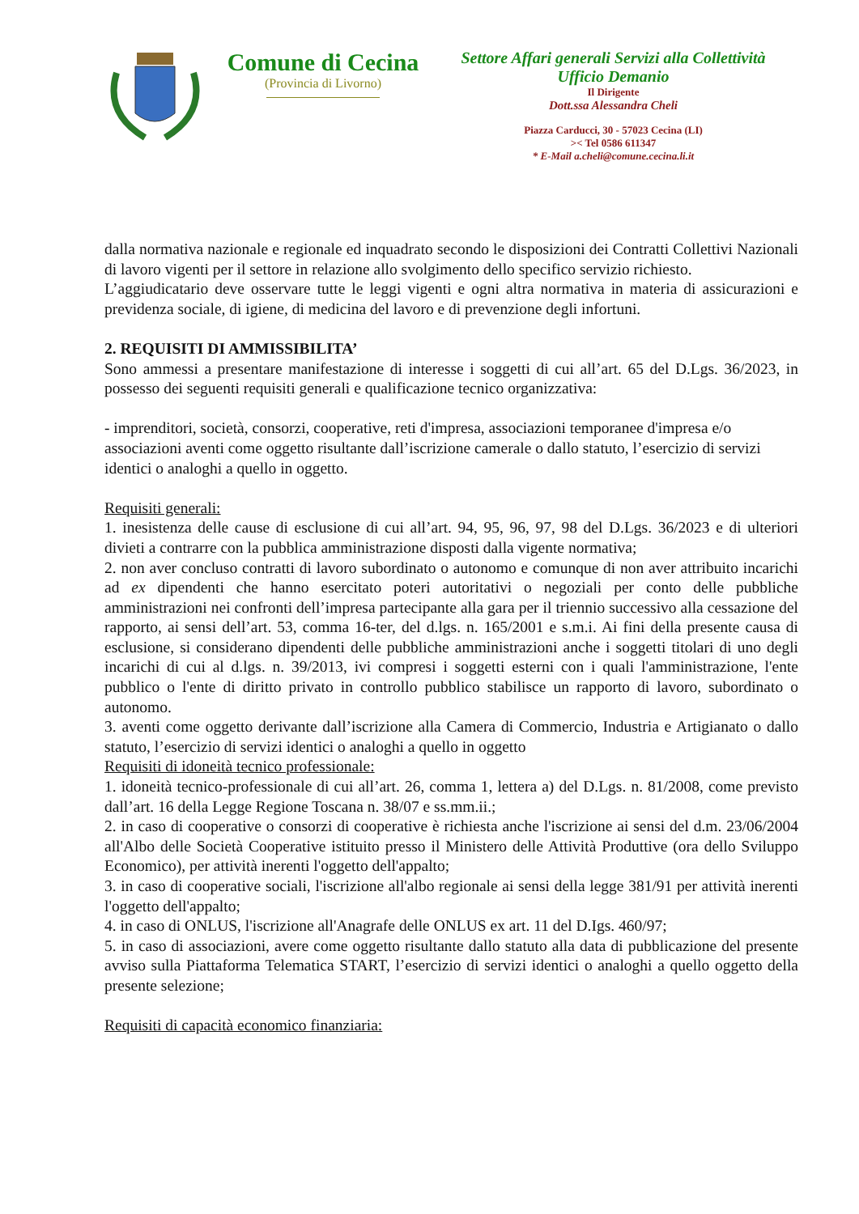Comune di Cecina
(Provincia di Livorno)
Settore Affari generali Servizi alla Collettività
Ufficio Demanio
Il Dirigente
Dott.ssa Alessandra Cheli
Piazza Carducci, 30 - 57023 Cecina (LI)
>< Tel 0586 611347
* E-Mail a.cheli@comune.cecina.li.it
dalla normativa nazionale e regionale ed inquadrato secondo le disposizioni dei Contratti Collettivi Nazionali di lavoro vigenti per il settore in relazione allo svolgimento dello specifico servizio richiesto.
L’aggiudicatario deve osservare tutte le leggi vigenti e ogni altra normativa in materia di assicurazioni e previdenza sociale, di igiene, di medicina del lavoro e di prevenzione degli infortuni.
2. REQUISITI DI AMMISSIBILITA’
Sono ammessi a presentare manifestazione di interesse i soggetti di cui all’art. 65 del D.Lgs. 36/2023, in possesso dei seguenti requisiti generali e qualificazione tecnico organizzativa:
- imprenditori, società, consorzi, cooperative, reti d'impresa, associazioni temporanee d'impresa e/o associazioni aventi come oggetto risultante dall’iscrizione camerale o dallo statuto, l’esercizio di servizi identici o analoghi a quello in oggetto.
Requisiti generali:
1. inesistenza delle cause di esclusione di cui all’art. 94, 95, 96, 97, 98 del D.Lgs. 36/2023 e di ulteriori divieti a contrarre con la pubblica amministrazione disposti dalla vigente normativa;
2. non aver concluso contratti di lavoro subordinato o autonomo e comunque di non aver attribuito incarichi ad ex dipendenti che hanno esercitato poteri autoritativi o negoziali per conto delle pubbliche amministrazioni nei confronti dell’impresa partecipante alla gara per il triennio successivo alla cessazione del rapporto, ai sensi dell’art. 53, comma 16-ter, del d.lgs. n. 165/2001 e s.m.i. Ai fini della presente causa di esclusione, si considerano dipendenti delle pubbliche amministrazioni anche i soggetti titolari di uno degli incarichi di cui al d.lgs. n. 39/2013, ivi compresi i soggetti esterni con i quali l'amministrazione, l'ente pubblico o l'ente di diritto privato in controllo pubblico stabilisce un rapporto di lavoro, subordinato o autonomo.
3. aventi come oggetto derivante dall’iscrizione alla Camera di Commercio, Industria e Artigianato o dallo statuto, l’esercizio di servizi identici o analoghi a quello in oggetto
Requisiti di idoneità tecnico professionale:
1. idoneità tecnico-professionale di cui all’art. 26, comma 1, lettera a) del D.Lgs. n. 81/2008, come previsto dall’art. 16 della Legge Regione Toscana n. 38/07 e ss.mm.ii.;
2. in caso di cooperative o consorzi di cooperative è richiesta anche l'iscrizione ai sensi del d.m. 23/06/2004 all'Albo delle Società Cooperative istituito presso il Ministero delle Attività Produttive (ora dello Sviluppo Economico), per attività inerenti l'oggetto dell'appalto;
3. in caso di cooperative sociali, l'iscrizione all'albo regionale ai sensi della legge 381/91 per attività inerenti l'oggetto dell'appalto;
4. in caso di ONLUS, l'iscrizione all'Anagrafe delle ONLUS ex art. 11 del D.Igs. 460/97;
5. in caso di associazioni, avere come oggetto risultante dallo statuto alla data di pubblicazione del presente avviso sulla Piattaforma Telematica START, l’esercizio di servizi identici o analoghi a quello oggetto della presente selezione;
Requisiti di capacità economico finanziaria: